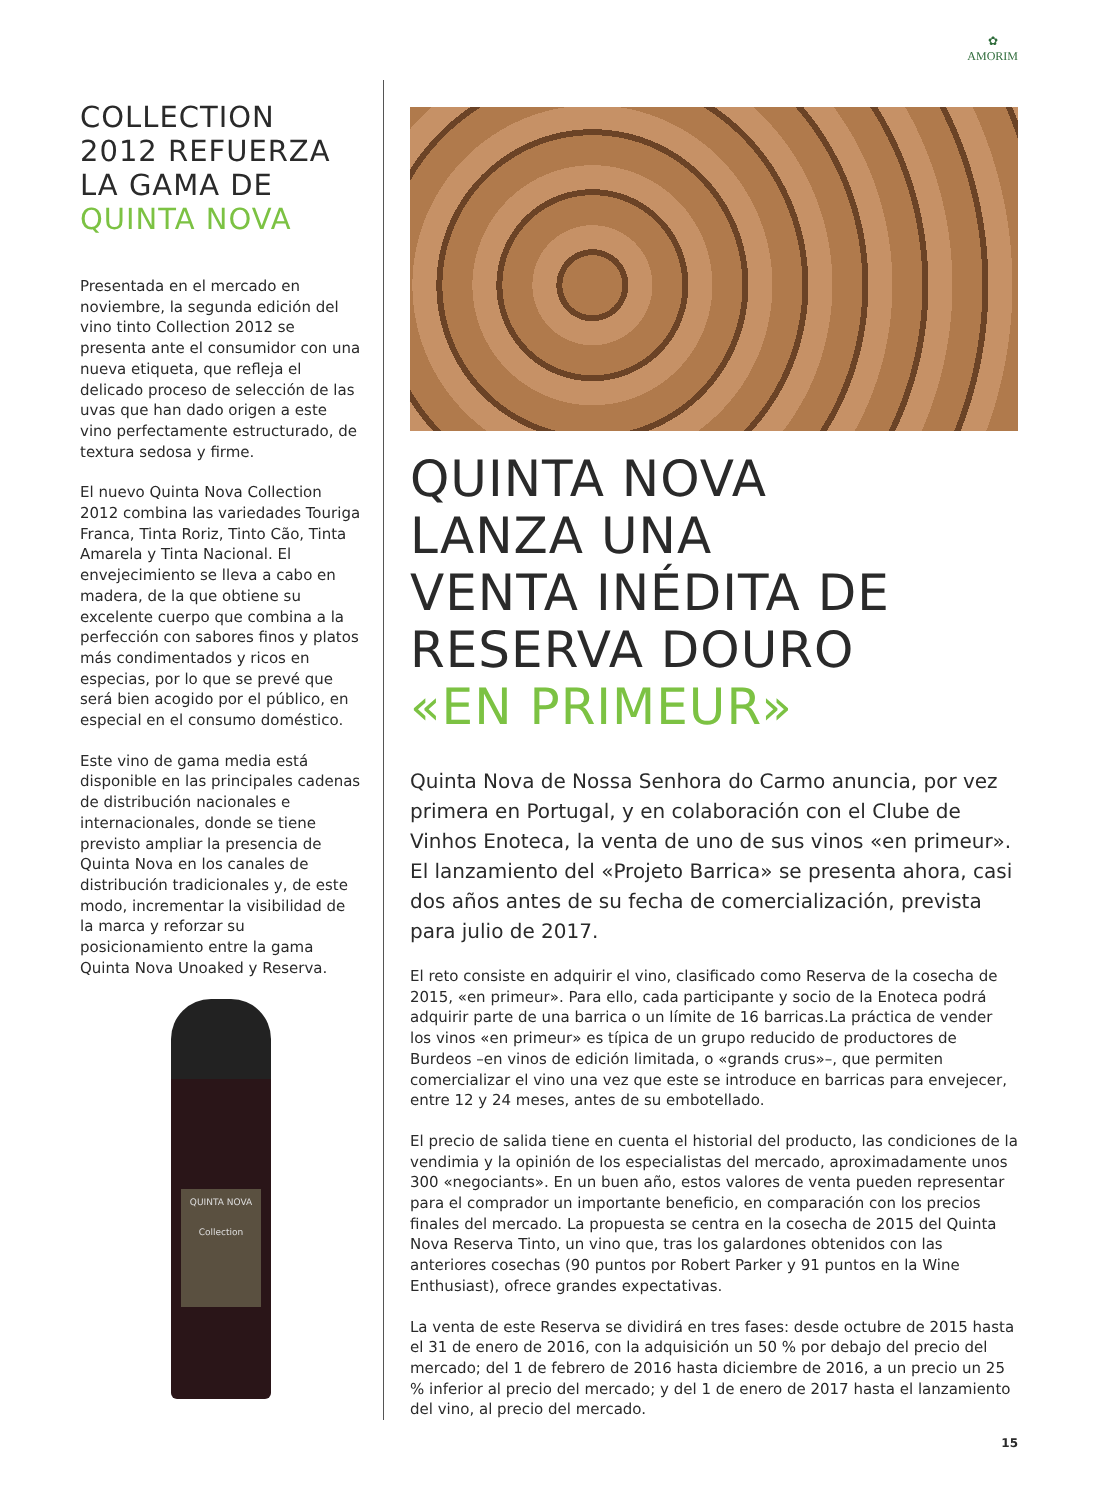✿
AMORIM
COLLECTION
2012 REFUERZA
LA GAMA DE
QUINTA NOVA
Presentada en el mercado en noviembre, la segunda edición del vino tinto Collection 2012 se presenta ante el consumidor con una nueva etiqueta, que refleja el delicado proceso de selección de las uvas que han dado origen a este vino perfectamente estructurado, de textura sedosa y firme.
El nuevo Quinta Nova Collection 2012 combina las variedades Touriga Franca, Tinta Roriz, Tinto Cão, Tinta Amarela y Tinta Nacional. El envejecimiento se lleva a cabo en madera, de la que obtiene su excelente cuerpo que combina a la perfección con sabores finos y platos más condimentados y ricos en especias, por lo que se prevé que será bien acogido por el público, en especial en el consumo doméstico.
Este vino de gama media está disponible en las principales cadenas de distribución nacionales e internacionales, donde se tiene previsto ampliar la presencia de Quinta Nova en los canales de distribución tradicionales y, de este modo, incrementar la visibilidad de la marca y reforzar su posicionamiento entre la gama Quinta Nova Unoaked y Reserva.
QUINTA NOVA
Collection
QUINTA NOVA
LANZA UNA
VENTA INÉDITA DE
RESERVA DOURO
«EN PRIMEUR»
Quinta Nova de Nossa Senhora do Carmo anuncia, por vez primera en Portugal, y en colaboración con el Clube de Vinhos Enoteca, la venta de uno de sus vinos «en primeur». El lanzamiento del «Projeto Barrica» se presenta ahora, casi dos años antes de su fecha de comercialización, prevista para julio de 2017.
El reto consiste en adquirir el vino, clasificado como Reserva de la cosecha de 2015, «en primeur». Para ello, cada participante y socio de la Enoteca podrá adquirir parte de una barrica o un límite de 16 barricas.La práctica de vender los vinos «en primeur» es típica de un grupo reducido de productores de Burdeos –en vinos de edición limitada, o «grands crus»–, que permiten comercializar el vino una vez que este se introduce en barricas para envejecer, entre 12 y 24 meses, antes de su embotellado.
El precio de salida tiene en cuenta el historial del producto, las condiciones de la vendimia y la opinión de los especialistas del mercado, aproximadamente unos 300 «negociants». En un buen año, estos valores de venta pueden representar para el comprador un importante beneficio, en comparación con los precios finales del mercado. La propuesta se centra en la cosecha de 2015 del Quinta Nova Reserva Tinto, un vino que, tras los galardones obtenidos con las anteriores cosechas (90 puntos por Robert Parker y 91 puntos en la Wine Enthusiast), ofrece grandes expectativas.
La venta de este Reserva se dividirá en tres fases: desde octubre de 2015 hasta el 31 de enero de 2016, con la adquisición un 50 % por debajo del precio del mercado; del 1 de febrero de 2016 hasta diciembre de 2016, a un precio un 25 % inferior al precio del mercado; y del 1 de enero de 2017 hasta el lanzamiento del vino, al precio del mercado.
15